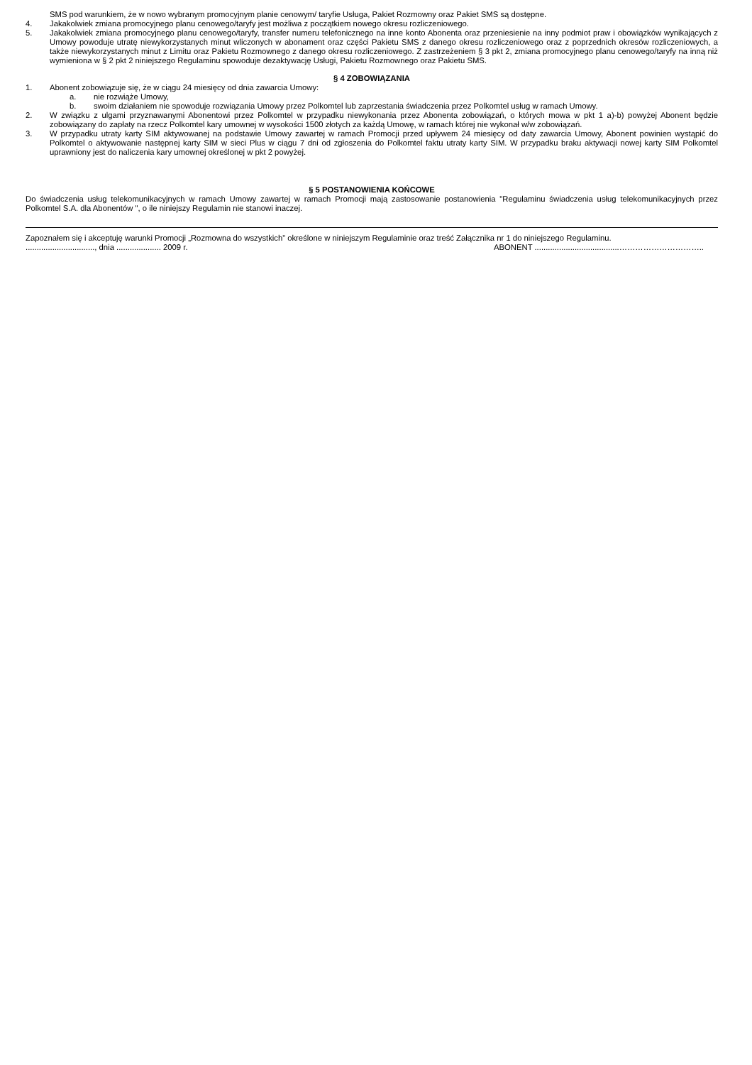SMS pod warunkiem, że w nowo wybranym promocyjnym planie cenowym/ taryfie Usługa, Pakiet Rozmowny oraz Pakiet SMS są dostępne.
4. Jakakolwiek zmiana promocyjnego planu cenowego/taryfy jest możliwa z początkiem nowego okresu rozliczeniowego.
5. Jakakolwiek zmiana promocyjnego planu cenowego/taryfy, transfer numeru telefonicznego na inne konto Abonenta oraz przeniesienie na inny podmiot praw i obowiązków wynikających z Umowy powoduje utratę niewykorzystanych minut wliczonych w abonament oraz części Pakietu SMS z danego okresu rozliczeniowego oraz z poprzednich okresów rozliczeniowych, a także niewykorzystanych minut z Limitu oraz Pakietu Rozmownego z danego okresu rozliczeniowego. Z zastrzeżeniem § 3 pkt 2, zmiana promocyjnego planu cenowego/taryfy na inną niż wymieniona w § 2 pkt 2 niniejszego Regulaminu spowoduje dezaktywację Usługi, Pakietu Rozmownego oraz Pakietu SMS.
§ 4 ZOBOWIĄZANIA
1. Abonent zobowiązuje się, że w ciągu 24 miesięcy od dnia zawarcia Umowy:
a. nie rozwiąże Umowy,
b. swoim działaniem nie spowoduje rozwiązania Umowy przez Polkomtel lub zaprzestania świadczenia przez Polkomtel usług w ramach Umowy.
2. W związku z ulgami przyznawanymi Abonentowi przez Polkomtel w przypadku niewykonania przez Abonenta zobowiązań, o których mowa w pkt 1 a)-b) powyżej Abonent będzie zobowiązany do zapłaty na rzecz Polkomtel kary umownej w wysokości 1500 złotych za każdą Umowę, w ramach której nie wykonał w/w zobowiązań.
3. W przypadku utraty karty SIM aktywowanej na podstawie Umowy zawartej w ramach Promocji przed upływem 24 miesięcy od daty zawarcia Umowy, Abonent powinien wystąpić do Polkomtel o aktywowanie następnej karty SIM w sieci Plus w ciągu 7 dni od zgłoszenia do Polkomtel faktu utraty karty SIM. W przypadku braku aktywacji nowej karty SIM Polkomtel uprawniony jest do naliczenia kary umownej określonej w pkt 2 powyżej.
§ 5 POSTANOWIENIA KOŃCOWE
Do świadczenia usług telekomunikacyjnych w ramach Umowy zawartej w ramach Promocji mają zastosowanie postanowienia "Regulaminu świadczenia usług telekomunikacyjnych przez Polkomtel S.A. dla Abonentów ", o ile niniejszy Regulamin nie stanowi inaczej.
Zapoznałem się i akceptuję warunki Promocji „Rozmowna do wszystkich” określone w niniejszym Regulaminie oraz treść Załącznika nr 1 do niniejszego Regulaminu.
..............................., dnia .................... 2009 r. ABONENT ......................................…………………………..